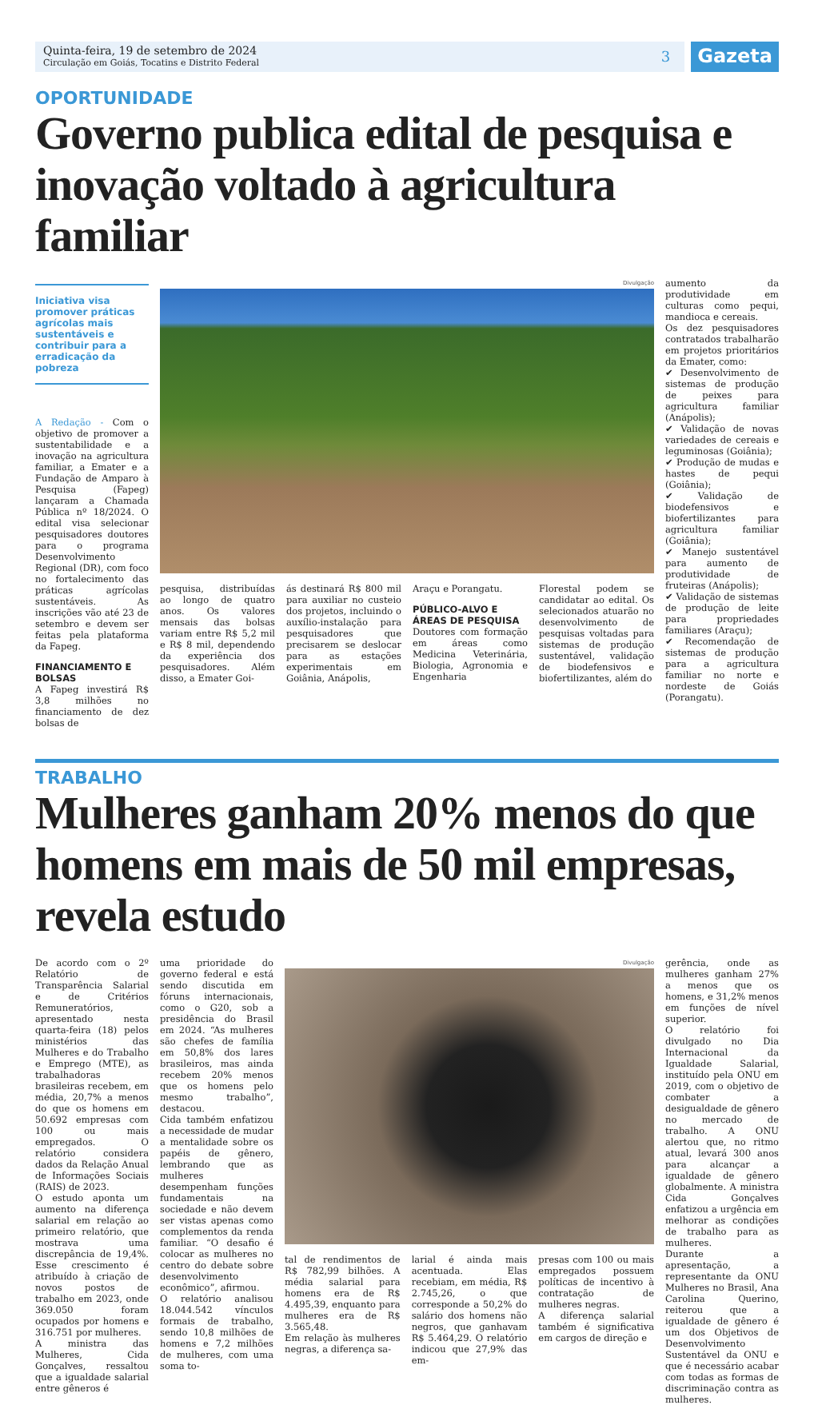Quinta-feira, 19 de setembro de 2024
Circulação em Goiás, Tocatins e Distrito Federal
3
Gazeta
OPORTUNIDADE
Governo publica edital de pesquisa e inovação voltado à agricultura familiar
Iniciativa visa promover práticas agrícolas mais sustentáveis e contribuir para a erradicação da pobreza
A Redação - Com o objetivo de promover a sustentabilidade e a inovação na agricultura familiar, a Emater e a Fundação de Amparo à Pesquisa (Fapeg) lançaram a Chamada Pública nº 18/2024. O edital visa selecionar pesquisadores doutores para o programa Desenvolvimento Regional (DR), com foco no fortalecimento das práticas agrícolas sustentáveis. As inscrições vão até 23 de setembro e devem ser feitas pela plataforma da Fapeg.
FINANCIAMENTO E BOLSAS
A Fapeg investirá R$ 3,8 milhões no financiamento de dez bolsas de
Divulgação
pesquisa, distribuídas ao longo de quatro anos. Os valores mensais das bolsas variam entre R$ 5,2 mil e R$ 8 mil, dependendo da experiência dos pesquisadores. Além disso, a Emater Goi-
ás destinará R$ 800 mil para auxiliar no custeio dos projetos, incluindo o auxílio-instalação para pesquisadores que precisarem se deslocar para as estações experimentais em Goiânia, Anápolis,
Araçu e Porangatu.
PÚBLICO-ALVO E ÁREAS DE PESQUISA
Doutores com formação em áreas como Medicina Veterinária, Biologia, Agronomia e Engenharia
Florestal podem se candidatar ao edital. Os selecionados atuarão no desenvolvimento de pesquisas voltadas para sistemas de produção sustentável, validação de biodefensivos e biofertilizantes, além do
aumento da produtividade em culturas como pequi, mandioca e cereais.
Os dez pesquisadores contratados trabalharão em projetos prioritários da Emater, como:
✔ Desenvolvimento de sistemas de produção de peixes para agricultura familiar (Anápolis);
✔ Validação de novas variedades de cereais e leguminosas (Goiânia);
✔ Produção de mudas e hastes de pequi (Goiânia);
✔ Validação de biodefensivos e biofertilizantes para agricultura familiar (Goiânia);
✔ Manejo sustentável para aumento de produtividade de fruteiras (Anápolis);
✔ Validação de sistemas de produção de leite para propriedades familiares (Araçu);
✔ Recomendação de sistemas de produção para a agricultura familiar no norte e nordeste de Goiás (Porangatu).
TRABALHO
Mulheres ganham 20% menos do que homens em mais de 50 mil empresas, revela estudo
De acordo com o 2º Relatório de Transparência Salarial e de Critérios Remuneratórios, apresentado nesta quarta-feira (18) pelos ministérios das Mulheres e do Trabalho e Emprego (MTE), as trabalhadoras brasileiras recebem, em média, 20,7% a menos do que os homens em 50.692 empresas com 100 ou mais empregados. O relatório considera dados da Relação Anual de Informações Sociais (RAIS) de 2023.
O estudo aponta um aumento na diferença salarial em relação ao primeiro relatório, que mostrava uma discrepância de 19,4%. Esse crescimento é atribuído à criação de novos postos de trabalho em 2023, onde 369.050 foram ocupados por homens e 316.751 por mulheres.
A ministra das Mulheres, Cida Gonçalves, ressaltou que a igualdade salarial entre gêneros é
uma prioridade do governo federal e está sendo discutida em fóruns internacionais, como o G20, sob a presidência do Brasil em 2024. “As mulheres são chefes de família em 50,8% dos lares brasileiros, mas ainda recebem 20% menos que os homens pelo mesmo trabalho”, destacou.
Cida também enfatizou a necessidade de mudar a mentalidade sobre os papéis de gênero, lembrando que as mulheres desempenham funções fundamentais na sociedade e não devem ser vistas apenas como complementos da renda familiar. “O desafio é colocar as mulheres no centro do debate sobre desenvolvimento econômico”, afirmou.
O relatório analisou 18.044.542 vínculos formais de trabalho, sendo 10,8 milhões de homens e 7,2 milhões de mulheres, com uma soma to-
Divulgação
tal de rendimentos de R$ 782,99 bilhões. A média salarial para homens era de R$ 4.495,39, enquanto para mulheres era de R$ 3.565,48.
Em relação às mulheres negras, a diferença sa-
larial é ainda mais acentuada. Elas recebiam, em média, R$ 2.745,26, o que corresponde a 50,2% do salário dos homens não negros, que ganhavam R$ 5.464,29. O relatório indicou que 27,9% das em-
presas com 100 ou mais empregados possuem políticas de incentivo à contratação de mulheres negras.
A diferença salarial também é significativa em cargos de direção e
gerência, onde as mulheres ganham 27% a menos que os homens, e 31,2% menos em funções de nível superior.
O relatório foi divulgado no Dia Internacional da Igualdade Salarial, instituído pela ONU em 2019, com o objetivo de combater a desigualdade de gênero no mercado de trabalho. A ONU alertou que, no ritmo atual, levará 300 anos para alcançar a igualdade de gênero globalmente. A ministra Cida Gonçalves enfatizou a urgência em melhorar as condições de trabalho para as mulheres.
Durante a apresentação, a representante da ONU Mulheres no Brasil, Ana Carolina Querino, reiterou que a igualdade de gênero é um dos Objetivos de Desenvolvimento Sustentável da ONU e que é necessário acabar com todas as formas de discriminação contra as mulheres.